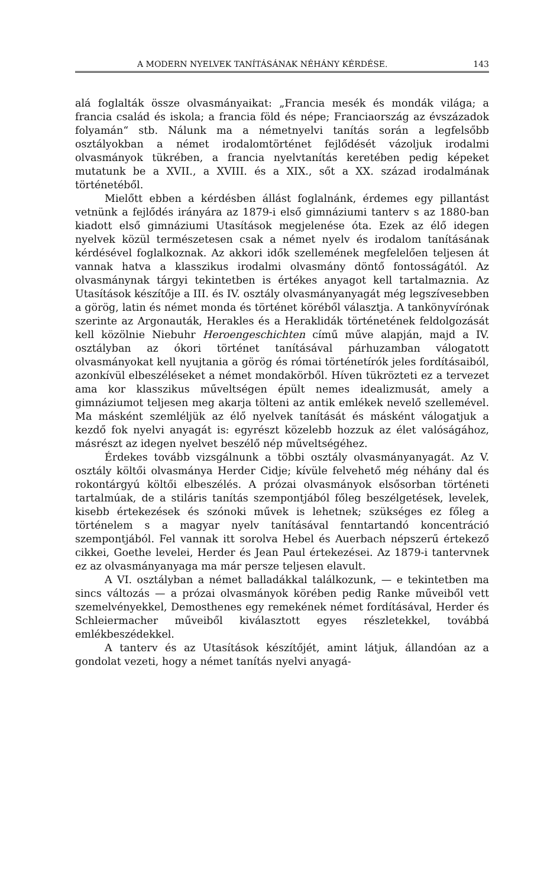A MODERN NYELVEK TANÍTÁSÁNAK NÉHÁNY KÉRDÉSE. 143
alá foglalták össze olvasmányaikat: „Francia mesék és mondák világa; a francia család és iskola; a francia föld és népe; Franciaország az évszázadok folyamán“ stb. Nálunk ma a németnyelvi tanítás során a legfelsőbb osztályokban a német irodalomtörténet fejlődését vázoljuk irodalmi olvasmányok tükrében, a francia nyelvtanítás keretében pedig képeket mutatunk be a XVII., a XVIII. és a XIX., sőt a XX. század irodalmának történetéből.
Mielőtt ebben a kérdésben állást foglalnánk, érdemes egy pillantást vetnünk a fejlődés irányára az 1879-i első gimnáziumi tanterv s az 1880-ban kiadott első gimnáziumi Utasítások megjelenése óta. Ezek az élő idegen nyelvek közül természetesen csak a német nyelv és irodalom tanításának kérdésével foglalkoznak. Az akkori idők szellemének megfelelően teljesen át vannak hatva a klasszikus irodalmi olvasmány döntő fontosságától. Az olvasmánynak tárgyi tekintetben is értékes anyagot kell tartalmaznia. Az Utasítások készítője a III. és IV. osztály olvasmányanyagát még legszívesebben a görög, latin és német monda és történet köréből választja. A tankönyvírónak szerinte az Argonauták, Herakles és a Heraklidák történetének feldolgozását kell közölnie Niebuhr Heroengeschichten című műve alapján, majd a IV. osztályban az ókori történet tanításával párhuzamban válogatott olvasmányokat kell nyujtania a görög és római történetírók jeles fordításaiból, azonkívül elbeszéléseket a német mondakörből. Híven tükrözteti ez a tervezet ama kor klasszikus műveltségen épült nemes idealizmusát, amely a gimnáziumot teljesen meg akarja tölteni az antik emlékek nevelő szellemével. Ma másként szemléljük az élő nyelvek tanítását és másként válogatjuk a kezdő fok nyelvi anyagát is: egyrészt közelebb hozzuk az élet valóságához, másrészt az idegen nyelvet beszélő nép műveltségéhez.
Érdekes tovább vizsgálnunk a többi osztály olvasmányanyagát. Az V. osztály költői olvasmánya Herder Cidje; kívüle felvehető még néhány dal és rokontárgyú költői elbeszélés. A prózai olvasmányok elsősorban történeti tartalmúak, de a stiláris tanítás szempontjából főleg beszélgetések, levelek, kisebb értekezések és szónoki művek is lehetnek; szükséges ez főleg a történelem s a magyar nyelv tanításával fenntartandó koncentráció szempontjából. Fel vannak itt sorolva Hebel és Auerbach népszerű értekező cikkei, Goethe levelei, Herder és Jean Paul értekezései. Az 1879-i tantervnek ez az olvasmányanyaga ma már persze teljesen elavult.
A VI. osztályban a német balladákkal találkozunk, — e tekintetben ma sincs változás — a prózai olvasmányok körében pedig Ranke műveiből vett szemelvényekkel, Demosthenes egy remekének német fordításával, Herder és Schleiermacher műveiből kiválasztott egyes részletekkel, továbbá emlékbeszédekkel.
A tanterv és az Utasítások készítőjét, amint látjuk, állandóan az a gondolat vezeti, hogy a német tanítás nyelvi anyagá-